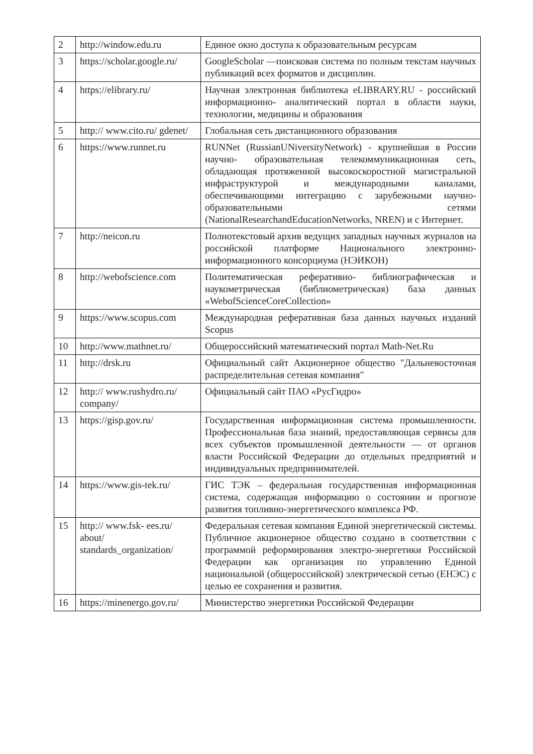| 2 | http://window.edu.ru | Единое окно доступа к образовательным ресурсам |
| 3 | https://scholar.google.ru/ | GoogleScholar —поисковая система по полным текстам научных публикаций всех форматов и дисциплин. |
| 4 | https://elibrary.ru/ | Научная электронная библиотека eLIBRARY.RU - российский информационно- аналитический портал в области науки, технологии, медицины и образования |
| 5 | http:// www.cito.ru/ gdenet/ | Глобальная сеть дистанционного образования |
| 6 | https://www.runnet.ru | RUNNet (RussianUNiversityNetwork) - крупнейшая в России научно- образовательная телекоммуникационная сеть, обладающая протяженной высокоскоростной магистральной инфраструктурой и международными каналами, обеспечивающими интеграцию с зарубежными научно- образовательными сетями (NationalResearchandEducationNetworks, NREN) и с Интернет. |
| 7 | http://neicon.ru | Полнотекстовый архив ведущих западных научных журналов на российской платформе Национального электронно- информационного консорциума (НЭИКОН) |
| 8 | http://webofscience.com | Политематическая реферативно- библиографическая и наукометрическая (библиометрическая) база данных «WebofScienceCoreCollection» |
| 9 | https://www.scopus.com | Международная реферативная база данных научных изданий Scopus |
| 10 | http://www.mathnet.ru/ | Общероссийский математический портал Math-Net.Ru |
| 11 | http://drsk.ru | Официальный сайт Акционерное общество "Дальневосточная распределительная сетевая компания" |
| 12 | http:// www.rushydro.ru/ company/ | Официальный сайт ПАО «РусГидро» |
| 13 | https://gisp.gov.ru/ | Государственная информационная система промышленности. Профессиональная база знаний, предоставляющая сервисы для всех субъектов промышленной деятельности — от органов власти Российской Федерации до отдельных предприятий и индивидуальных предпринимателей. |
| 14 | https://www.gis-tek.ru/ | ГИС ТЭК – федеральная государственная информационная система, содержащая информацию о состоянии и прогнозе развития топливно-энергетического комплекса РФ. |
| 15 | http:// www.fsk- ees.ru/ about/ standards_organization/ | Федеральная сетевая компания Единой энергетической системы. Публичное акционерное общество создано в соответствии с программой реформирования электро-энергетики Российской Федерации как организация по управлению Единой национальной (общероссийской) электрической сетью (ЕНЭС) с целью ее сохранения и развития. |
| 16 | https://minenergo.gov.ru/ | Министерство энергетики Российской Федерации |